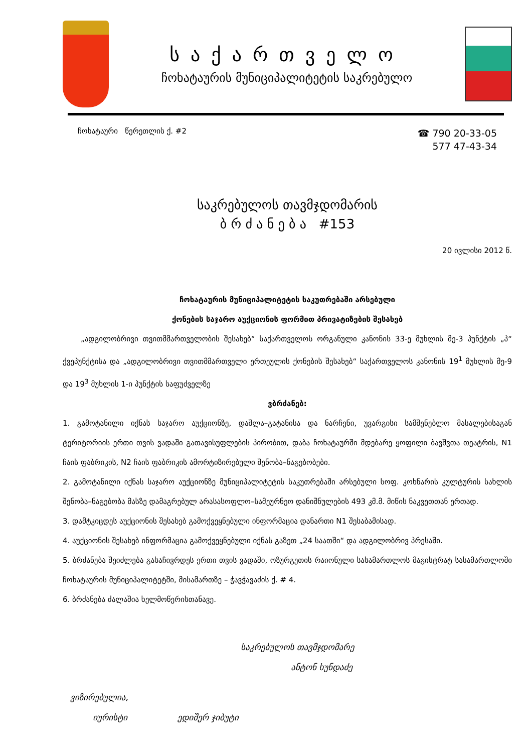საქართველო
ჩოხატაურის მუნიციპალიტეტის საკრებულო
ჩოხატაური წერეთლის ქ. #2
☎ 790 20-33-05
577 47-43-34
საკრებულოს თავმჯდომარის
ბ რ ძ ა ნ ე ბ ა #153
20 ივლისი 2012 წ.
ჩოხატაურის მუნიციპალიტეტის საკუთრებაში არსებული
ქონების საჯარო აუქციონის ფორმით პრივატიზების შესახებ
„ადგილობრივი თვითმმართველობის შესახებ“ საქართველოს ორგანული კანონის 33-ე მუხლის მე-3 პუნქტის „პ“ ქვეპუნქტისა და „ადგილობრივი თვითმმართველი ერთეულის ქონების შესახებ“ საქართველოს კანონის 19<sup>1</sup> მუხლის მე-9 და 19<sup>3</sup> მუხლის 1-ი პუნქტის საფუძველზე
ვბრძანებ:
1. გამოტანილი იქნას საჯარო აუქციონზე, დაშლა–გატანისა და ნარჩენი, უვარგისი სამშენებლო მასალებისაგან ტერიტორიის ერთი თვის ვადაში გათავისუფლების პირობით, დაბა ჩოხატაურში მდებარე ყოფილი ბავშვთა თეატრის, N1 ჩაის ფაბრიკის, N2 ჩაის ფაბრიკის ამორტიზირებული შენობა–ნაგებობები.
2. გამოტანილი იქნას საჯარო აუქციონზე მუნიციპალიტეტის საკუთრებაში არსებული სოფ. კოხნარის კულტურის სახლის შენობა–ნაგებობა მასზე დამაგრებულ არასასოფლო–სამეურნეო დანიშნულების 493 კმ.მ. მიწის ნაკვეთთან ერთად.
3. დამტკიცდეს აუქციონის შესახებ გამოქვეყნებული ინფორმაცია დანართი N1 შესაბამისად.
4. აუქციონის შესახებ ინფორმაცია გამოქვეყნებული იქნას გაზეთ „24 საათში“ და ადგილობრივ პრესაში.
5. ბრძანება შეიძლება გასაჩივრდეს ერთი თვის ვადაში, ოზურგეთის რაიონული სასამართლოს მაგისტრატ სასამართლოში ჩოხატაურის მუნიციპალიტეტში, მისამართზე – ჭავჭავაძის ქ. # 4.
6. ბრძანება ძალაშია ხელმოწერისთანავე.
საკრებულოს თავმჯდომარე
ანტონ ხუნდაძე
ვიზირებულია,
იურისტი ედიშერ ჯიბუტი